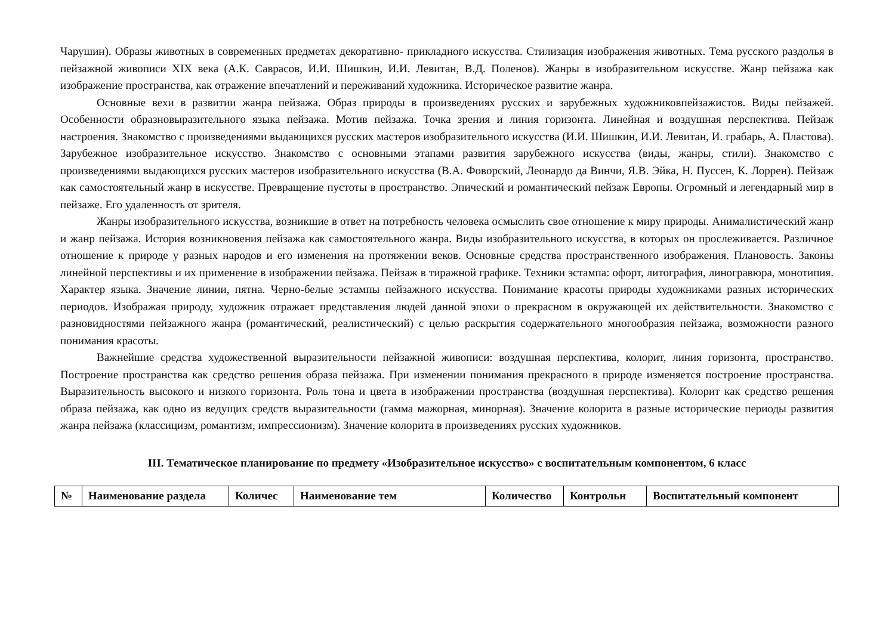Чарушин). Образы животных в современных предметах декоративно- прикладного искусства. Стилизация изображения животных. Тема русского раздолья в пейзажной живописи XIX века (А.К. Саврасов, И.И. Шишкин, И.И. Левитан, В.Д. Поленов). Жанры в изобразительном искусстве. Жанр пейзажа как изображение пространства, как отражение впечатлений и переживаний художника. Историческое развитие жанра.
Основные вехи в развитии жанра пейзажа. Образ природы в произведениях русских и зарубежных художниковпейзажистов. Виды пейзажей. Особенности образновыразительного языка пейзажа. Мотив пейзажа. Точка зрения и линия горизонта. Линейная и воздушная перспектива. Пейзаж настроения. Знакомство с произведениями выдающихся русских мастеров изобразительного искусства (И.И. Шишкин, И.И. Левитан, И. грабарь, А. Пластова). Зарубежное изобразительное искусство. Знакомство с основными этапами развития зарубежного искусства (виды, жанры, стили). Знакомство с произведениями выдающихся русских мастеров изобразительного искусства (В.А. Фоворский, Леонардо да Винчи, Я.В. Эйка, Н. Пуссен, К. Лоррен). Пейзаж как самостоятельный жанр в искусстве. Превращение пустоты в пространство. Эпический и романтический пейзаж Европы. Огромный и легендарный мир в пейзаже. Его удаленность от зрителя.
Жанры изобразительного искусства, возникшие в ответ на потребность человека осмыслить свое отношение к миру природы. Анималистический жанр и жанр пейзажа. История возникновения пейзажа как самостоятельного жанра. Виды изобразительного искусства, в которых он прослеживается. Различное отношение к природе у разных народов и его изменения на протяжении веков. Основные средства пространственного изображения. Плановость. Законы линейной перспективы и их применение в изображении пейзажа. Пейзаж в тиражной графике. Техники эстампа: офорт, литография, линогравюра, монотипия. Характер языка. Значение линии, пятна. Черно-белые эстампы пейзажного искусства. Понимание красоты природы художниками разных исторических периодов. Изображая природу, художник отражает представления людей данной эпохи о прекрасном в окружающей их действительности. Знакомство с разновидностями пейзажного жанра (романтический, реалистический) с целью раскрытия содержательного многообразия пейзажа, возможности разного понимания красоты.
Важнейшие средства художественной выразительности пейзажной живописи: воздушная перспектива, колорит, линия горизонта, пространство. Построение пространства как средство решения образа пейзажа. При изменении понимания прекрасного в природе изменяется построение пространства. Выразительность высокого и низкого горизонта. Роль тона и цвета в изображении пространства (воздушная перспектива). Колорит как средство решения образа пейзажа, как одно из ведущих средств выразительности (гамма мажорная, минорная). Значение колорита в разные исторические периоды развития жанра пейзажа (классицизм, романтизм, импрессионизм). Значение колорита в произведениях русских художников.
III. Тематическое планирование по предмету «Изобразительное искусство» с воспитательным компонентом, 6 класс
| № | Наименование раздела | Количес | Наименование тем | Количество | Контрольн | Воспитательный компонент |
| --- | --- | --- | --- | --- | --- | --- |